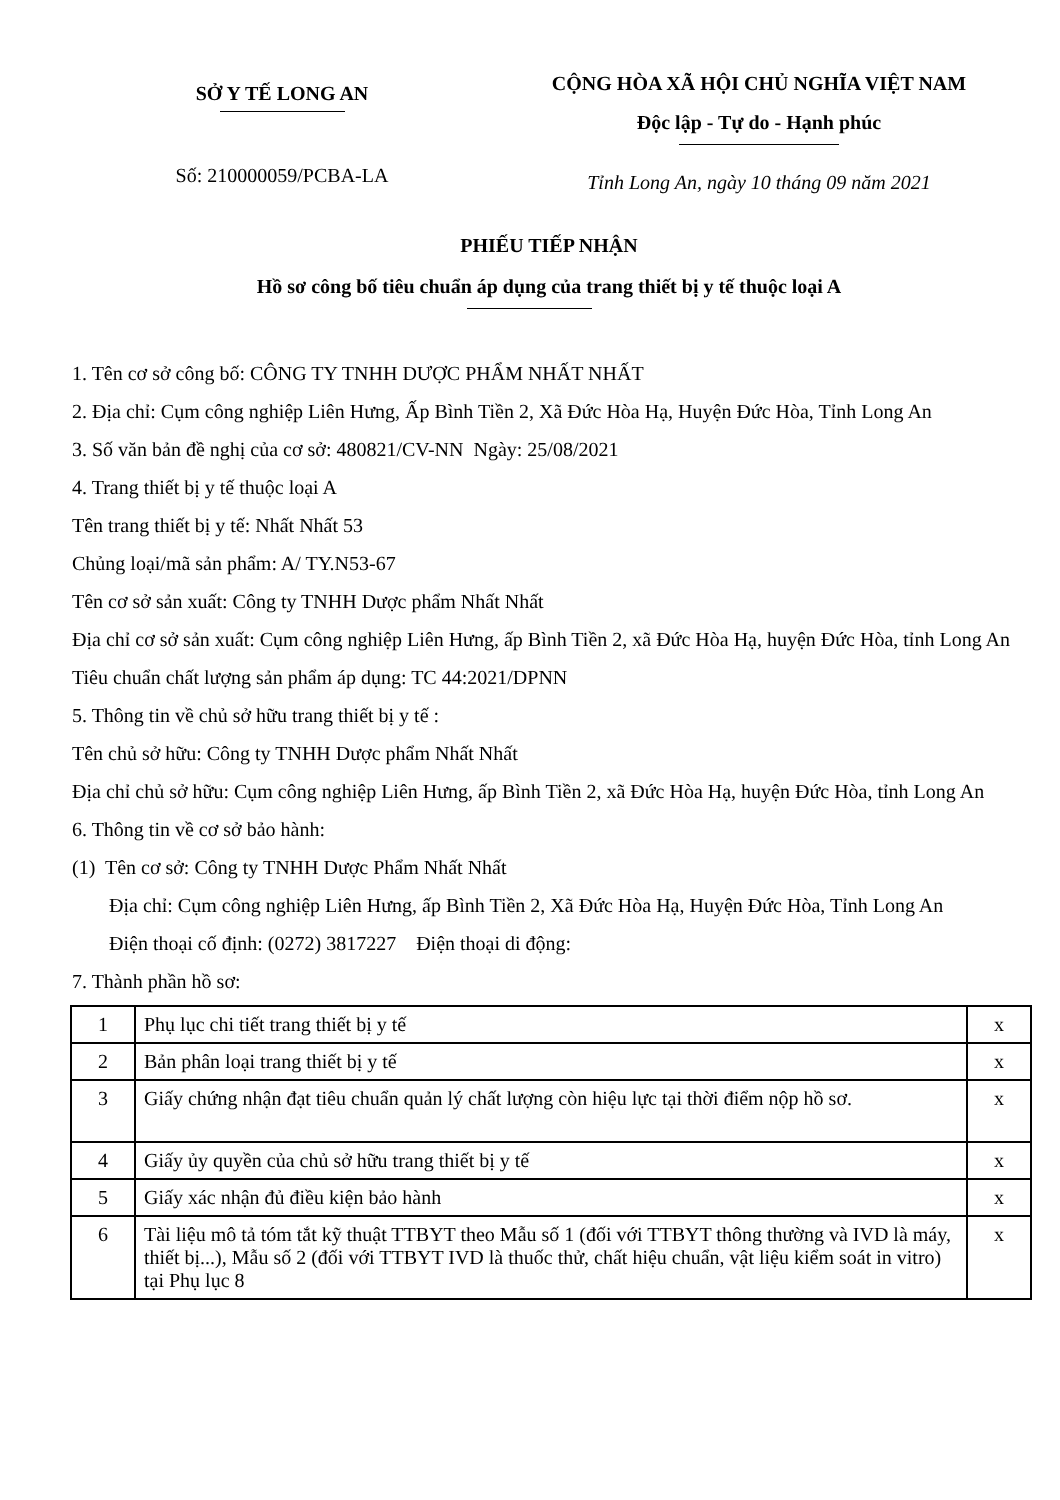SỞ Y TẾ LONG AN
Số: 210000059/PCBA-LA
CỘNG HÒA XÃ HỘI CHỦ NGHĨA VIỆT NAM
Độc lập - Tự do - Hạnh phúc
Tỉnh Long An, ngày 10 tháng 09 năm 2021
PHIẾU TIẾP NHẬN
Hồ sơ công bố tiêu chuẩn áp dụng của trang thiết bị y tế thuộc loại A
1. Tên cơ sở công bố: CÔNG TY TNHH DƯỢC PHẨM NHẤT NHẤT
2. Địa chỉ: Cụm công nghiệp Liên Hưng, Ấp Bình Tiền 2, Xã Đức Hòa Hạ, Huyện Đức Hòa, Tỉnh Long An
3. Số văn bản đề nghị của cơ sở: 480821/CV-NN Ngày: 25/08/2021
4. Trang thiết bị y tế thuộc loại A
Tên trang thiết bị y tế: Nhất Nhất 53
Chủng loại/mã sản phẩm: A/ TY.N53-67
Tên cơ sở sản xuất: Công ty TNHH Dược phẩm Nhất Nhất
Địa chỉ cơ sở sản xuất: Cụm công nghiệp Liên Hưng, ấp Bình Tiền 2, xã Đức Hòa Hạ, huyện Đức Hòa, tỉnh Long An
Tiêu chuẩn chất lượng sản phẩm áp dụng: TC 44:2021/DPNN
5. Thông tin về chủ sở hữu trang thiết bị y tế :
Tên chủ sở hữu: Công ty TNHH Dược phẩm Nhất Nhất
Địa chỉ chủ sở hữu: Cụm công nghiệp Liên Hưng, ấp Bình Tiền 2, xã Đức Hòa Hạ, huyện Đức Hòa, tỉnh Long An
6. Thông tin về cơ sở bảo hành:
(1) Tên cơ sở: Công ty TNHH Dược Phẩm Nhất Nhất
Địa chỉ: Cụm công nghiệp Liên Hưng, ấp Bình Tiền 2, Xã Đức Hòa Hạ, Huyện Đức Hòa, Tỉnh Long An
Điện thoại cố định: (0272) 3817227 Điện thoại di động:
7. Thành phần hồ sơ:
| 1 | Phụ lục chi tiết trang thiết bị y tế | x |
| 2 | Bản phân loại trang thiết bị y tế | x |
| 3 | Giấy chứng nhận đạt tiêu chuẩn quản lý chất lượng còn hiệu lực tại thời điểm nộp hồ sơ. | x |
| 4 | Giấy ủy quyền của chủ sở hữu trang thiết bị y tế | x |
| 5 | Giấy xác nhận đủ điều kiện bảo hành | x |
| 6 | Tài liệu mô tả tóm tắt kỹ thuật TTBYT theo Mẫu số 1 (đối với TTBYT thông thường và IVD là máy, thiết bị...), Mẫu số 2 (đối với TTBYT IVD là thuốc thử, chất hiệu chuẩn, vật liệu kiểm soát in vitro) tại Phụ lục 8 | x |